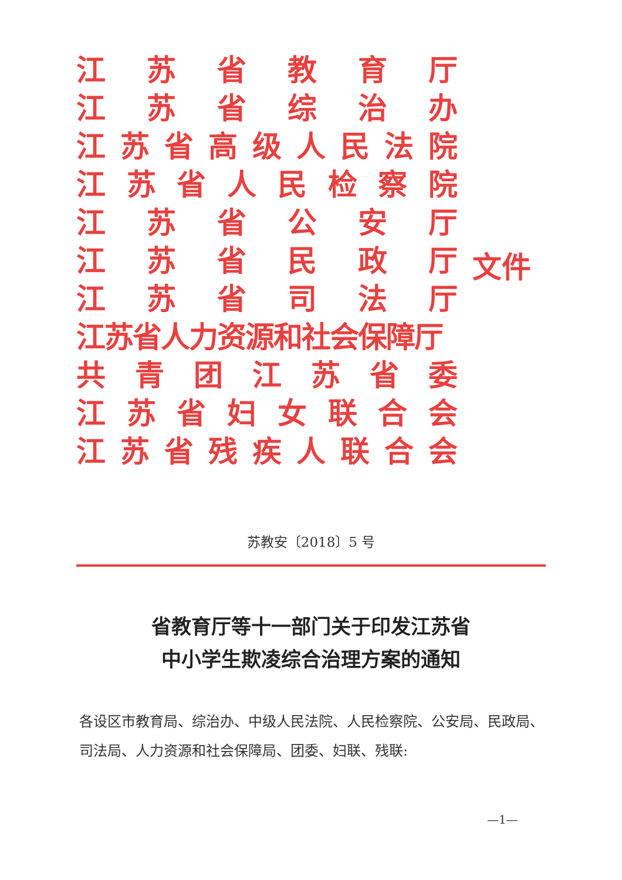江苏省教育厅
江苏省综治办
江苏省高级人民法院
江苏省人民检察院
江苏省公安厅
江苏省民政厅
江苏省司法厅
江苏省人力资源和社会保障厅
共青团江苏省委
江苏省妇女联合会
江苏省残疾人联合会
文件
苏教安〔2018〕5 号
省教育厅等十一部门关于印发江苏省
中小学生欺凌综合治理方案的通知
各设区市教育局、综治办、中级人民法院、人民检察院、公安局、民政局、司法局、人力资源和社会保障局、团委、妇联、残联:
—1—